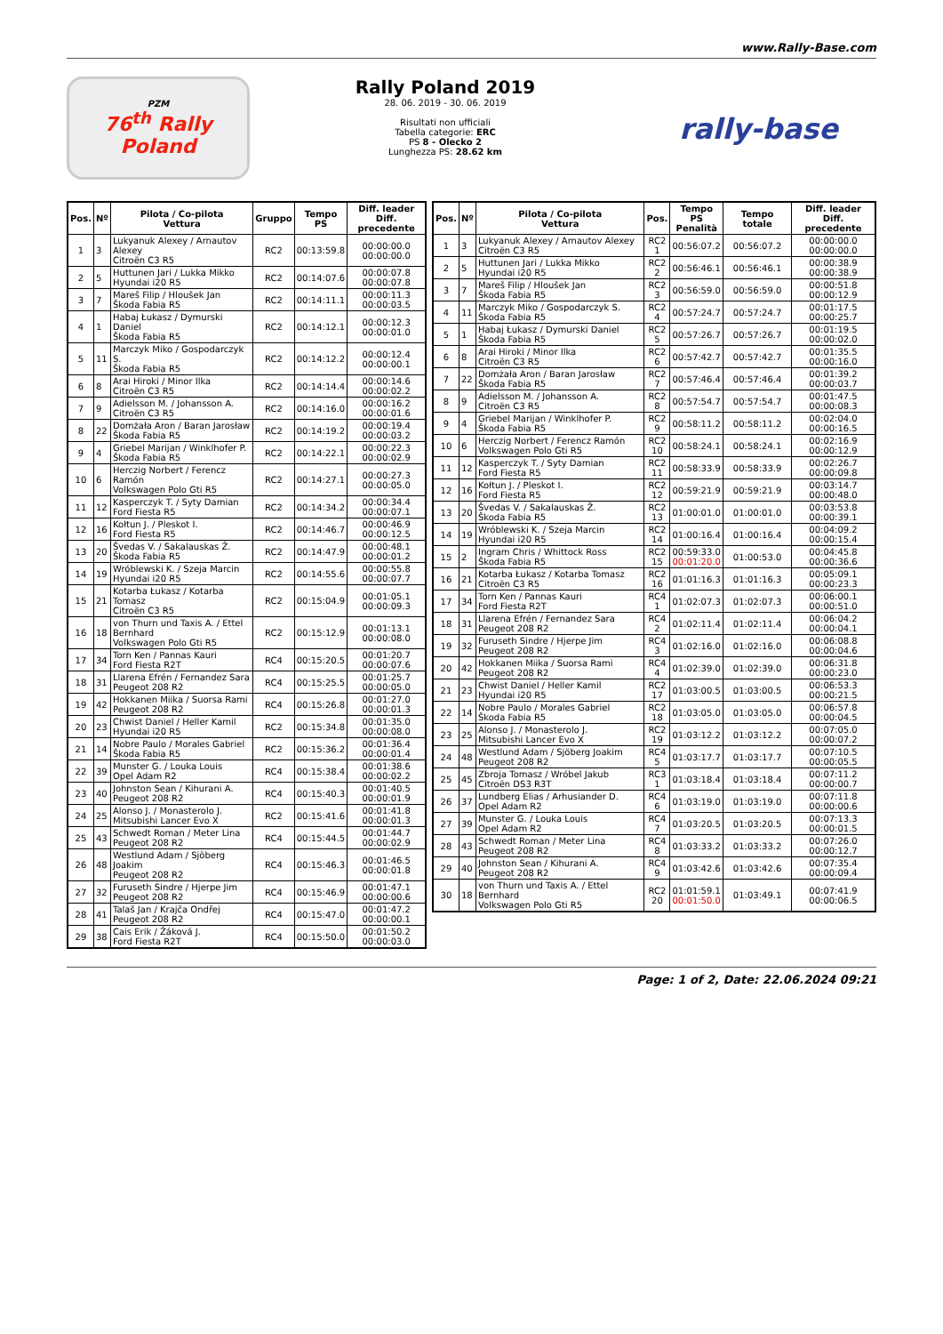www.Rally-Base.com
PZM
76<sup>th</sup> Rally
Poland
Rally Poland 2019
28. 06. 2019 - 30. 06. 2019
Risultati non ufficiali
Tabella categorie: ERC
PS 8 - Olecko 2
Lunghezza PS: 28.62 km
rally-base
| Pos. | Nº | Pilota / Co-pilota Vettura | Gruppo | Tempo PS | Diff. leader Diff. precedente |
| --- | --- | --- | --- | --- | --- |
| 1 | 3 | Lukyanuk Alexey / Arnautov Alexey Citroën C3 R5 | RC2 | 00:13:59.8 | 00:00:00.0 00:00:00.0 |
| 2 | 5 | Huttunen Jari / Lukka Mikko Hyundai i20 R5 | RC2 | 00:14:07.6 | 00:00:07.8 00:00:07.8 |
| 3 | 7 | Mareš Filip / Hloušek Jan Škoda Fabia R5 | RC2 | 00:14:11.1 | 00:00:11.3 00:00:03.5 |
| 4 | 1 | Habaj Łukasz / Dymurski Daniel Škoda Fabia R5 | RC2 | 00:14:12.1 | 00:00:12.3 00:00:01.0 |
| 5 | 11 | Marczyk Miko / Gospodarczyk S. Škoda Fabia R5 | RC2 | 00:14:12.2 | 00:00:12.4 00:00:00.1 |
| 6 | 8 | Arai Hiroki / Minor Ilka Citroën C3 R5 | RC2 | 00:14:14.4 | 00:00:14.6 00:00:02.2 |
| 7 | 9 | Adielsson M. / Johansson A. Citroën C3 R5 | RC2 | 00:14:16.0 | 00:00:16.2 00:00:01.6 |
| 8 | 22 | Domżała Aron / Baran Jarosław Škoda Fabia R5 | RC2 | 00:14:19.2 | 00:00:19.4 00:00:03.2 |
| 9 | 4 | Griebel Marijan / Winklhofer P. Škoda Fabia R5 | RC2 | 00:14:22.1 | 00:00:22.3 00:00:02.9 |
| 10 | 6 | Herczig Norbert / Ferencz Ramón Volkswagen Polo Gti R5 | RC2 | 00:14:27.1 | 00:00:27.3 00:00:05.0 |
| 11 | 12 | Kasperczyk T. / Syty Damian Ford Fiesta R5 | RC2 | 00:14:34.2 | 00:00:34.4 00:00:07.1 |
| 12 | 16 | Kołtun J. / Pleskot I. Ford Fiesta R5 | RC2 | 00:14:46.7 | 00:00:46.9 00:00:12.5 |
| 13 | 20 | Švedas V. / Sakalauskas Ž. Škoda Fabia R5 | RC2 | 00:14:47.9 | 00:00:48.1 00:00:01.2 |
| 14 | 19 | Wróblewski K. / Szeja Marcin Hyundai i20 R5 | RC2 | 00:14:55.6 | 00:00:55.8 00:00:07.7 |
| 15 | 21 | Kotarba Łukasz / Kotarba Tomasz Citroën C3 R5 | RC2 | 00:15:04.9 | 00:01:05.1 00:00:09.3 |
| 16 | 18 | von Thurn und Taxis A. / Ettel Bernhard Volkswagen Polo Gti R5 | RC2 | 00:15:12.9 | 00:01:13.1 00:00:08.0 |
| 17 | 34 | Torn Ken / Pannas Kauri Ford Fiesta R2T | RC4 | 00:15:20.5 | 00:01:20.7 00:00:07.6 |
| 18 | 31 | Llarena Efrén / Fernandez Sara Peugeot 208 R2 | RC4 | 00:15:25.5 | 00:01:25.7 00:00:05.0 |
| 19 | 42 | Hokkanen Miika / Suorsa Rami Peugeot 208 R2 | RC4 | 00:15:26.8 | 00:01:27.0 00:00:01.3 |
| 20 | 23 | Chwist Daniel / Heller Kamil Hyundai i20 R5 | RC2 | 00:15:34.8 | 00:01:35.0 00:00:08.0 |
| 21 | 14 | Nobre Paulo / Morales Gabriel Škoda Fabia R5 | RC2 | 00:15:36.2 | 00:01:36.4 00:00:01.4 |
| 22 | 39 | Munster G. / Louka Louis Opel Adam R2 | RC4 | 00:15:38.4 | 00:01:38.6 00:00:02.2 |
| 23 | 40 | Johnston Sean / Kihurani A. Peugeot 208 R2 | RC4 | 00:15:40.3 | 00:01:40.5 00:00:01.9 |
| 24 | 25 | Alonso J. / Monasterolo J. Mitsubishi Lancer Evo X | RC2 | 00:15:41.6 | 00:01:41.8 00:00:01.3 |
| 25 | 43 | Schwedt Roman / Meter Lina Peugeot 208 R2 | RC4 | 00:15:44.5 | 00:01:44.7 00:00:02.9 |
| 26 | 48 | Westlund Adam / Sjöberg Joakim Peugeot 208 R2 | RC4 | 00:15:46.3 | 00:01:46.5 00:00:01.8 |
| 27 | 32 | Furuseth Sindre / Hjerpe Jim Peugeot 208 R2 | RC4 | 00:15:46.9 | 00:01:47.1 00:00:00.6 |
| 28 | 41 | Talaš Jan / Krajča Ondřej Peugeot 208 R2 | RC4 | 00:15:47.0 | 00:01:47.2 00:00:00.1 |
| 29 | 38 | Cais Erik / Žáková J. Ford Fiesta R2T | RC4 | 00:15:50.0 | 00:01:50.2 00:00:03.0 |
| Pos. | Nº | Pilota / Co-pilota Vettura | Pos. | Tempo PS Penalità | Tempo totale | Diff. leader Diff. precedente |
| --- | --- | --- | --- | --- | --- | --- |
| 1 | 3 | Lukyanuk Alexey / Arnautov Alexey Citroën C3 R5 | RC2 1 | 00:56:07.2 | 00:56:07.2 | 00:00:00.0 00:00:00.0 |
| 2 | 5 | Huttunen Jari / Lukka Mikko Hyundai i20 R5 | RC2 2 | 00:56:46.1 | 00:56:46.1 | 00:00:38.9 00:00:38.9 |
| 3 | 7 | Mareš Filip / Hloušek Jan Škoda Fabia R5 | RC2 3 | 00:56:59.0 | 00:56:59.0 | 00:00:51.8 00:00:12.9 |
| 4 | 11 | Marczyk Miko / Gospodarczyk S. Škoda Fabia R5 | RC2 4 | 00:57:24.7 | 00:57:24.7 | 00:01:17.5 00:00:25.7 |
| 5 | 1 | Habaj Łukasz / Dymurski Daniel Škoda Fabia R5 | RC2 5 | 00:57:26.7 | 00:57:26.7 | 00:01:19.5 00:00:02.0 |
| 6 | 8 | Arai Hiroki / Minor Ilka Citroën C3 R5 | RC2 6 | 00:57:42.7 | 00:57:42.7 | 00:01:35.5 00:00:16.0 |
| 7 | 22 | Domżała Aron / Baran Jarosław Škoda Fabia R5 | RC2 7 | 00:57:46.4 | 00:57:46.4 | 00:01:39.2 00:00:03.7 |
| 8 | 9 | Adielsson M. / Johansson A. Citroën C3 R5 | RC2 8 | 00:57:54.7 | 00:57:54.7 | 00:01:47.5 00:00:08.3 |
| 9 | 4 | Griebel Marijan / Winklhofer P. Škoda Fabia R5 | RC2 9 | 00:58:11.2 | 00:58:11.2 | 00:02:04.0 00:00:16.5 |
| 10 | 6 | Herczig Norbert / Ferencz Ramón Volkswagen Polo Gti R5 | RC2 10 | 00:58:24.1 | 00:58:24.1 | 00:02:16.9 00:00:12.9 |
| 11 | 12 | Kasperczyk T. / Syty Damian Ford Fiesta R5 | RC2 11 | 00:58:33.9 | 00:58:33.9 | 00:02:26.7 00:00:09.8 |
| 12 | 16 | Kołtun J. / Pleskot I. Ford Fiesta R5 | RC2 12 | 00:59:21.9 | 00:59:21.9 | 00:03:14.7 00:00:48.0 |
| 13 | 20 | Švedas V. / Sakalauskas Ž. Škoda Fabia R5 | RC2 13 | 01:00:01.0 | 01:00:01.0 | 00:03:53.8 00:00:39.1 |
| 14 | 19 | Wróblewski K. / Szeja Marcin Hyundai i20 R5 | RC2 14 | 01:00:16.4 | 01:00:16.4 | 00:04:09.2 00:00:15.4 |
| 15 | 2 | Ingram Chris / Whittock Ross Škoda Fabia R5 | RC2 15 | 00:59:33.0 00:01:20.0 | 01:00:53.0 | 00:04:45.8 00:00:36.6 |
| 16 | 21 | Kotarba Łukasz / Kotarba Tomasz Citroën C3 R5 | RC2 16 | 01:01:16.3 | 01:01:16.3 | 00:05:09.1 00:00:23.3 |
| 17 | 34 | Torn Ken / Pannas Kauri Ford Fiesta R2T | RC4 1 | 01:02:07.3 | 01:02:07.3 | 00:06:00.1 00:00:51.0 |
| 18 | 31 | Llarena Efrén / Fernandez Sara Peugeot 208 R2 | RC4 2 | 01:02:11.4 | 01:02:11.4 | 00:06:04.2 00:00:04.1 |
| 19 | 32 | Furuseth Sindre / Hjerpe Jim Peugeot 208 R2 | RC4 3 | 01:02:16.0 | 01:02:16.0 | 00:06:08.8 00:00:04.6 |
| 20 | 42 | Hokkanen Miika / Suorsa Rami Peugeot 208 R2 | RC4 4 | 01:02:39.0 | 01:02:39.0 | 00:06:31.8 00:00:23.0 |
| 21 | 23 | Chwist Daniel / Heller Kamil Hyundai i20 R5 | RC2 17 | 01:03:00.5 | 01:03:00.5 | 00:06:53.3 00:00:21.5 |
| 22 | 14 | Nobre Paulo / Morales Gabriel Škoda Fabia R5 | RC2 18 | 01:03:05.0 | 01:03:05.0 | 00:06:57.8 00:00:04.5 |
| 23 | 25 | Alonso J. / Monasterolo J. Mitsubishi Lancer Evo X | RC2 19 | 01:03:12.2 | 01:03:12.2 | 00:07:05.0 00:00:07.2 |
| 24 | 48 | Westlund Adam / Sjöberg Joakim Peugeot 208 R2 | RC4 5 | 01:03:17.7 | 01:03:17.7 | 00:07:10.5 00:00:05.5 |
| 25 | 45 | Zbroja Tomasz / Wróbel Jakub Citroën DS3 R3T | RC3 1 | 01:03:18.4 | 01:03:18.4 | 00:07:11.2 00:00:00.7 |
| 26 | 37 | Lundberg Elias / Arhusiander D. Opel Adam R2 | RC4 6 | 01:03:19.0 | 01:03:19.0 | 00:07:11.8 00:00:00.6 |
| 27 | 39 | Munster G. / Louka Louis Opel Adam R2 | RC4 7 | 01:03:20.5 | 01:03:20.5 | 00:07:13.3 00:00:01.5 |
| 28 | 43 | Schwedt Roman / Meter Lina Peugeot 208 R2 | RC4 8 | 01:03:33.2 | 01:03:33.2 | 00:07:26.0 00:00:12.7 |
| 29 | 40 | Johnston Sean / Kihurani A. Peugeot 208 R2 | RC4 9 | 01:03:42.6 | 01:03:42.6 | 00:07:35.4 00:00:09.4 |
| 30 | 18 | von Thurn und Taxis A. / Ettel Bernhard Volkswagen Polo Gti R5 | RC2 20 | 01:01:59.1 00:01:50.0 | 01:03:49.1 | 00:07:41.9 00:00:06.5 |
Page: 1 of 2, Date: 22.06.2024 09:21